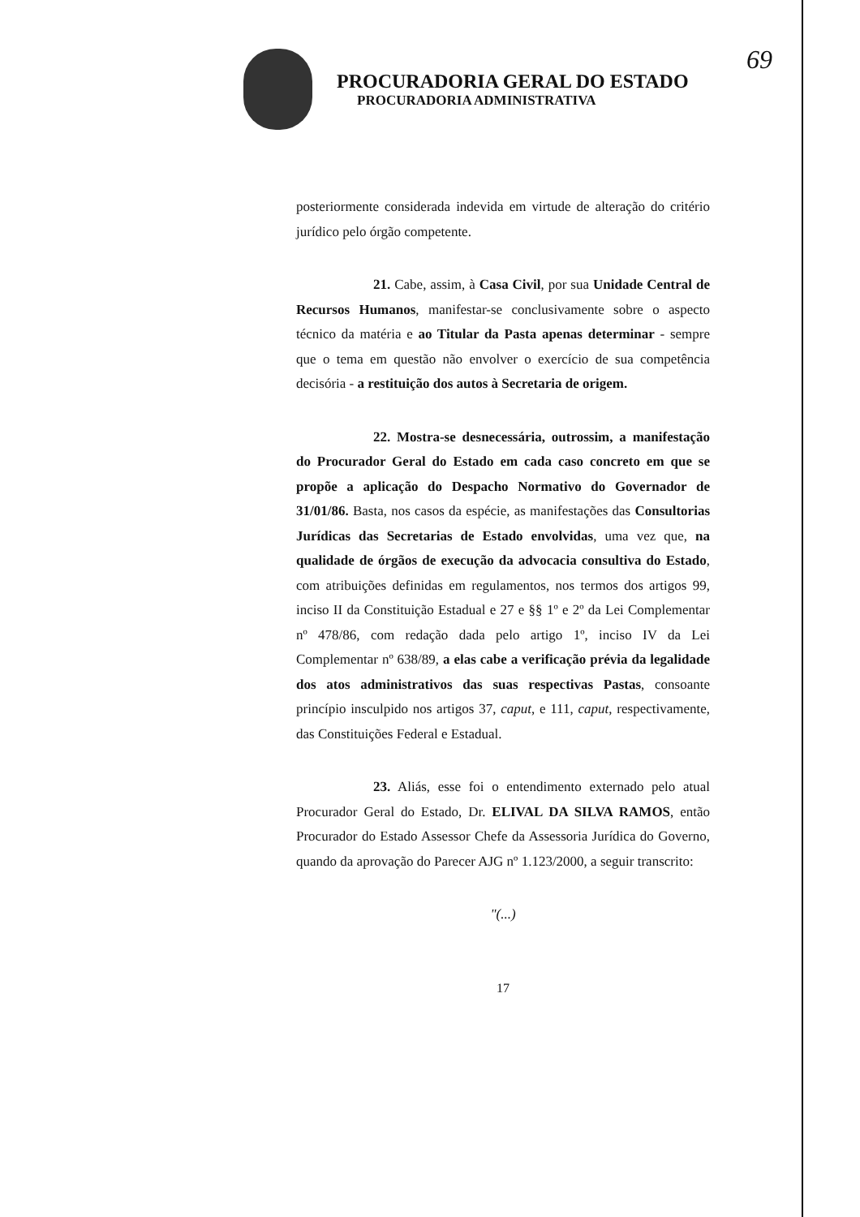69
PROCURADORIA GERAL DO ESTADO
PROCURADORIA ADMINISTRATIVA
posteriormente considerada indevida em virtude de alteração do critério jurídico pelo órgão competente.
21. Cabe, assim, à Casa Civil, por sua Unidade Central de Recursos Humanos, manifestar-se conclusivamente sobre o aspecto técnico da matéria e ao Titular da Pasta apenas determinar - sempre que o tema em questão não envolver o exercício de sua competência decisória - a restituição dos autos à Secretaria de origem.
22. Mostra-se desnecessária, outrossim, a manifestação do Procurador Geral do Estado em cada caso concreto em que se propõe a aplicação do Despacho Normativo do Governador de 31/01/86. Basta, nos casos da espécie, as manifestações das Consultorias Jurídicas das Secretarias de Estado envolvidas, uma vez que, na qualidade de órgãos de execução da advocacia consultiva do Estado, com atribuições definidas em regulamentos, nos termos dos artigos 99, inciso II da Constituição Estadual e 27 e §§ 1º e 2º da Lei Complementar nº 478/86, com redação dada pelo artigo 1º, inciso IV da Lei Complementar nº 638/89, a elas cabe a verificação prévia da legalidade dos atos administrativos das suas respectivas Pastas, consoante princípio insculpido nos artigos 37, caput, e 111, caput, respectivamente, das Constituições Federal e Estadual.
23. Aliás, esse foi o entendimento externado pelo atual Procurador Geral do Estado, Dr. ELIVAL DA SILVA RAMOS, então Procurador do Estado Assessor Chefe da Assessoria Jurídica do Governo, quando da aprovação do Parecer AJG nº 1.123/2000, a seguir transcrito:
"(...)
17